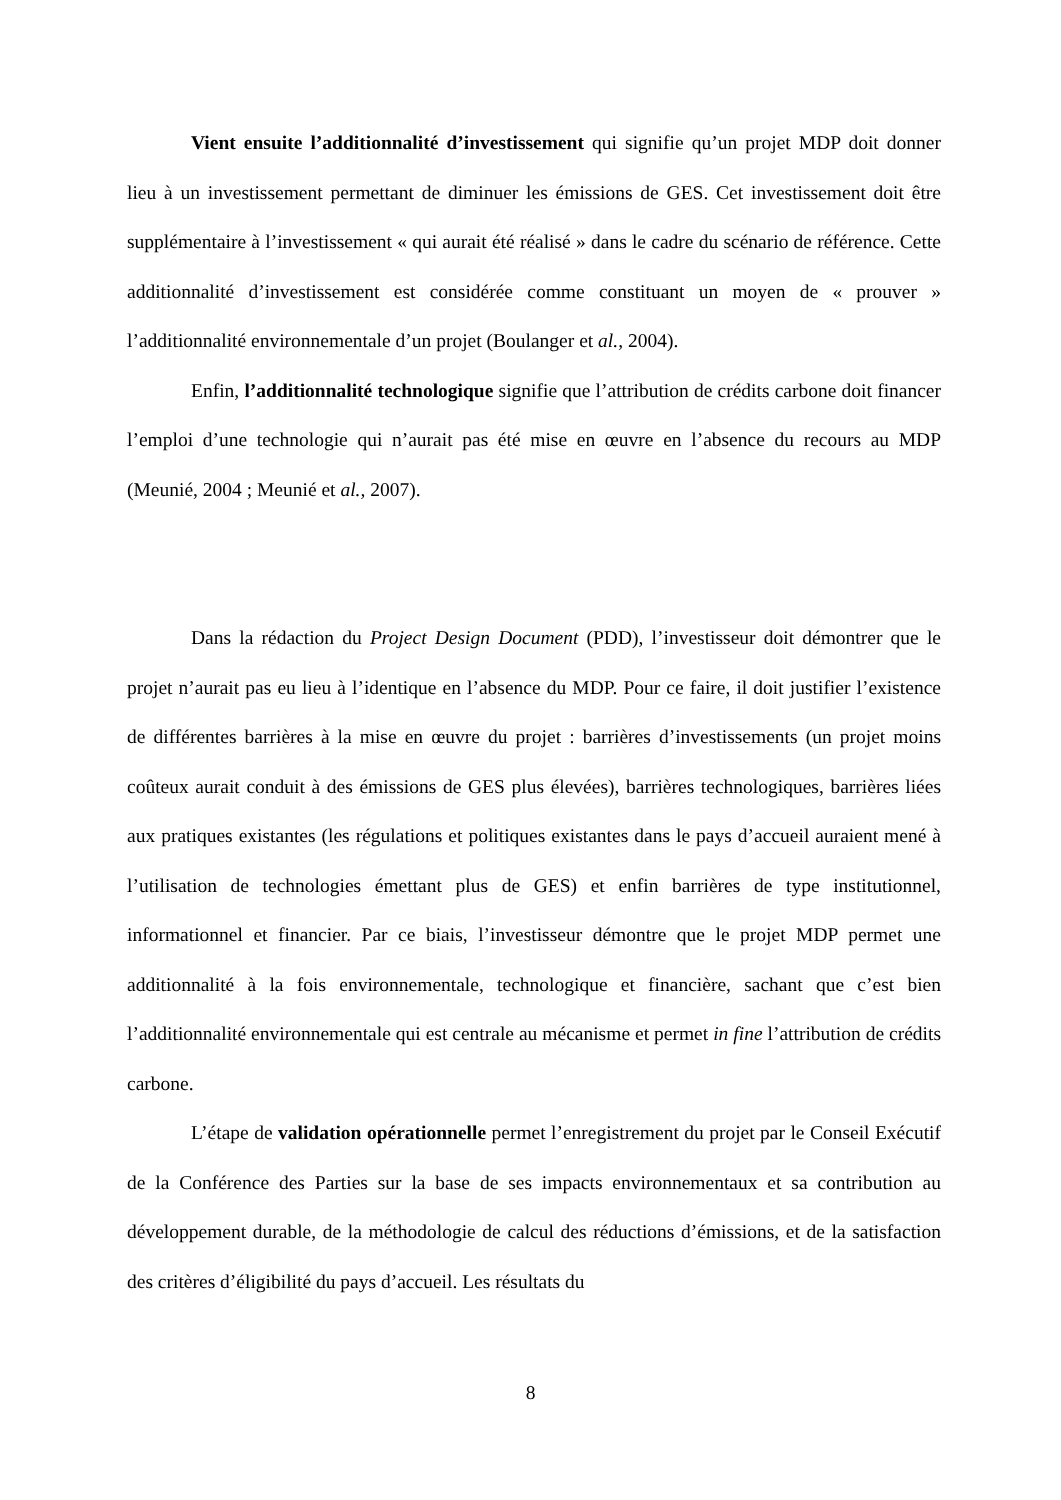Vient ensuite l’additionnalité d’investissement qui signifie qu’un projet MDP doit donner lieu à un investissement permettant de diminuer les émissions de GES. Cet investissement doit être supplémentaire à l’investissement « qui aurait été réalisé » dans le cadre du scénario de référence. Cette additionnalité d’investissement est considérée comme constituant un moyen de « prouver » l’additionnalité environnementale d’un projet (Boulanger et al., 2004).
Enfin, l’additionnalité technologique signifie que l’attribution de crédits carbone doit financer l’emploi d’une technologie qui n’aurait pas été mise en œuvre en l’absence du recours au MDP (Meunié, 2004 ; Meunié et al., 2007).
Dans la rédaction du Project Design Document (PDD), l’investisseur doit démontrer que le projet n’aurait pas eu lieu à l’identique en l’absence du MDP. Pour ce faire, il doit justifier l’existence de différentes barrières à la mise en œuvre du projet : barrières d’investissements (un projet moins coûteux aurait conduit à des émissions de GES plus élevées), barrières technologiques, barrières liées aux pratiques existantes (les régulations et politiques existantes dans le pays d’accueil auraient mené à l’utilisation de technologies émettant plus de GES) et enfin barrières de type institutionnel, informationnel et financier. Par ce biais, l’investisseur démontre que le projet MDP permet une additionnalité à la fois environnementale, technologique et financière, sachant que c’est bien l’additionnalité environnementale qui est centrale au mécanisme et permet in fine l’attribution de crédits carbone.
L’étape de validation opérationnelle permet l’enregistrement du projet par le Conseil Exécutif de la Conférence des Parties sur la base de ses impacts environnementaux et sa contribution au développement durable, de la méthodologie de calcul des réductions d’émissions, et de la satisfaction des critères d’éligibilité du pays d’accueil. Les résultats du
8